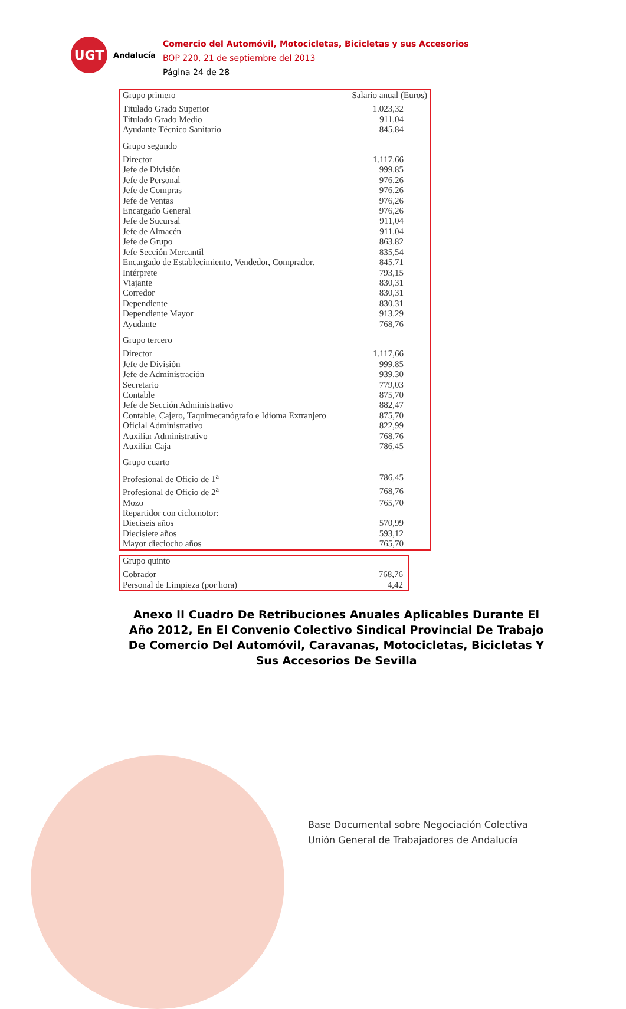UGT
Andalucía
Comercio del Automóvil, Motocicletas, Bicicletas y sus Accesorios
BOP 220, 21 de septiembre del 2013
Página 24 de 28
| Grupo primero | Salario anual (Euros) |
| --- | --- |
| Titulado Grado Superior | 1.023,32 |
| Titulado Grado Medio | 911,04 |
| Ayudante Técnico Sanitario | 845,84 |
| Grupo segundo | |
| Director | 1.117,66 |
| Jefe de División | 999,85 |
| Jefe de Personal | 976,26 |
| Jefe de Compras | 976,26 |
| Jefe de Ventas | 976,26 |
| Encargado General | 976,26 |
| Jefe de Sucursal | 911,04 |
| Jefe de Almacén | 911,04 |
| Jefe de Grupo | 863,82 |
| Jefe Sección Mercantil | 835,54 |
| Encargado de Establecimiento, Vendedor, Comprador. | 845,71 |
| Intérprete | 793,15 |
| Viajante | 830,31 |
| Corredor | 830,31 |
| Dependiente | 830,31 |
| Dependiente Mayor | 913,29 |
| Ayudante | 768,76 |
| Grupo tercero | |
| Director | 1.117,66 |
| Jefe de División | 999,85 |
| Jefe de Administración | 939,30 |
| Secretario | 779,03 |
| Contable | 875,70 |
| Jefe de Sección Administrativo | 882,47 |
| Contable, Cajero, Taquimecanógrafo e Idioma Extranjero | 875,70 |
| Oficial Administrativo | 822,99 |
| Auxiliar Administrativo | 768,76 |
| Auxiliar Caja | 786,45 |
| Grupo cuarto | |
| Profesional de Oficio de 1<sup>a</sup> | 786,45 |
| Profesional de Oficio de 2<sup>a</sup> | 768,76 |
| Mozo | 765,70 |
| Repartidor con ciclomotor: | |
| Dieciseis años | 570,99 |
| Diecisiete años | 593,12 |
| Mayor dieciocho años | 765,70 |
| Grupo quinto | |
| --- | --- |
| Cobrador | 768,76 |
| Personal de Limpieza (por hora) | 4,42 |
Anexo II Cuadro De Retribuciones Anuales Aplicables Durante El Año 2012, En El Convenio Colectivo Sindical Provincial De Trabajo De Comercio Del Automóvil, Caravanas, Motocicletas, Bicicletas Y Sus Accesorios De Sevilla
Base Documental sobre Negociación Colectiva
Unión General de Trabajadores de Andalucía